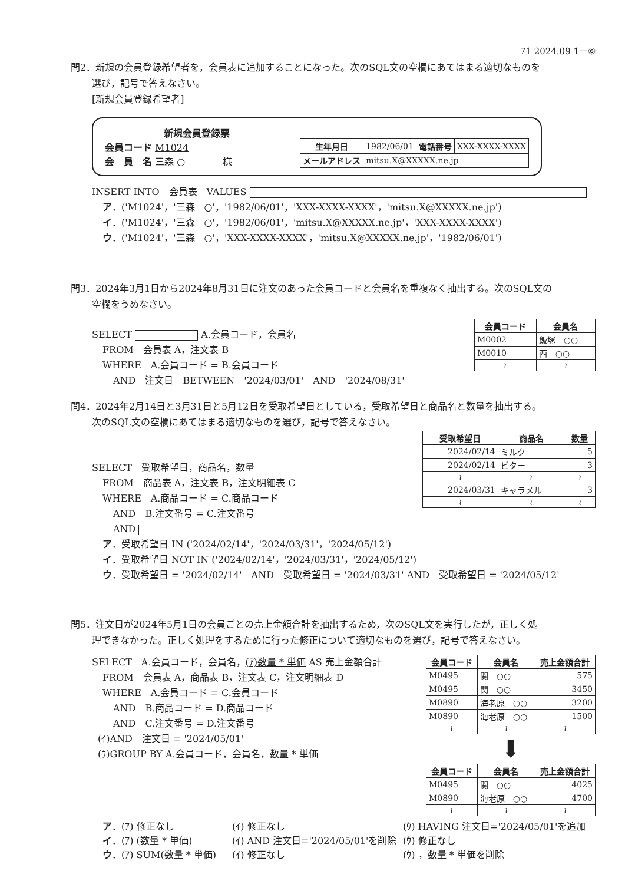71 2024.09 1－⑥
問2．新規の会員登録希望者を，会員表に追加することになった。次のSQL文の空欄にあてはまる適切なものを
選び，記号で答えなさい。
[新規会員登録希望者]
新規会員登録票
会員コード M1024
会　員　名 三森 ○　　　　様
| 生年月日 | 1982/06/01 | 電話番号 | XXX-XXXX-XXXX |
| メールアドレス | mitsu.X@XXXXX.ne.jp | | |
INSERT INTO　会員表　VALUES
ア．('M1024'，'三森　○'，'1982/06/01'，'XXX-XXXX-XXXX'，'mitsu.X@XXXXX.ne.jp')
イ．('M1024'，'三森　○'，'1982/06/01'，'mitsu.X@XXXXX.ne.jp'，'XXX-XXXX-XXXX')
ウ．('M1024'，'三森　○'，'XXX-XXXX-XXXX'，'mitsu.X@XXXXX.ne.jp'，'1982/06/01')
問3．2024年3月1日から2024年8月31日に注文のあった会員コードと会員名を重複なく抽出する。次のSQL文の
空欄をうめなさい。
SELECT A.会員コード，会員名
FROM　会員表 A，注文表 B
WHERE　A.会員コード = B.会員コード
AND　注文日　BETWEEN　'2024/03/01'　AND　'2024/08/31'
| 会員コード | 会員名 |
| --- | --- |
| M0002 | 飯塚 ○○ |
| M0010 | 西 ○○ |
| ≀ | ≀ |
問4．2024年2月14日と3月31日と5月12日を受取希望日としている，受取希望日と商品名と数量を抽出する。
次のSQL文の空欄にあてはまる適切なものを選び，記号で答えなさい。
SELECT　受取希望日，商品名，数量
FROM　商品表 A，注文表 B，注文明細表 C
WHERE　A.商品コード = C.商品コード
AND　B.注文番号 = C.注文番号
| 受取希望日 | 商品名 | 数量 |
| --- | --- | --- |
| 2024/02/14 | ミルク | 5 |
| 2024/02/14 | ビター | 3 |
| ≀ | ≀ | ≀ |
| 2024/03/31 | キャラメル | 3 |
| ≀ | ≀ | ≀ |
AND
ア．受取希望日 IN ('2024/02/14'，'2024/03/31'，'2024/05/12')
イ．受取希望日 NOT IN ('2024/02/14'，'2024/03/31'，'2024/05/12')
ウ．受取希望日 = '2024/02/14'　AND　受取希望日 = '2024/03/31' AND　受取希望日 = '2024/05/12'
問5．注文日が2024年5月1日の会員ごとの売上金額合計を抽出するため，次のSQL文を実行したが，正しく処
理できなかった。正しく処理をするために行った修正について適切なものを選び，記号で答えなさい。
SELECT　A.会員コード，会員名，(ｱ)数量 * 単価 AS 売上金額合計
FROM　会員表 A，商品表 B，注文表 C，注文明細表 D
WHERE　A.会員コード = C.会員コード
AND　B.商品コード = D.商品コード
AND　C.注文番号 = D.注文番号
(ｲ)AND　注文日 = '2024/05/01'
(ｳ)GROUP BY A.会員コード，会員名，数量 * 単価
| 会員コード | 会員名 | 売上金額合計 |
| --- | --- | --- |
| M0495 | 関 ○○ | 575 |
| M0495 | 関 ○○ | 3450 |
| M0890 | 海老原 ○○ | 3200 |
| M0890 | 海老原 ○○ | 1500 |
| ≀ | ≀ | ≀ |
⬇
| 会員コード | 会員名 | 売上金額合計 |
| --- | --- | --- |
| M0495 | 関 ○○ | 4025 |
| M0890 | 海老原 ○○ | 4700 |
| ≀ | ≀ | ≀ |
ア．(ｱ) 修正なし (ｲ) 修正なし (ｳ) HAVING 注文日='2024/05/01'を追加 イ．(ｱ) (数量 * 単価) (ｲ) AND 注文日='2024/05/01'を削除 (ｳ) 修正なし ウ．(ｱ) SUM(数量 * 単価) (ｲ) 修正なし (ｳ) ，数量 * 単価を削除